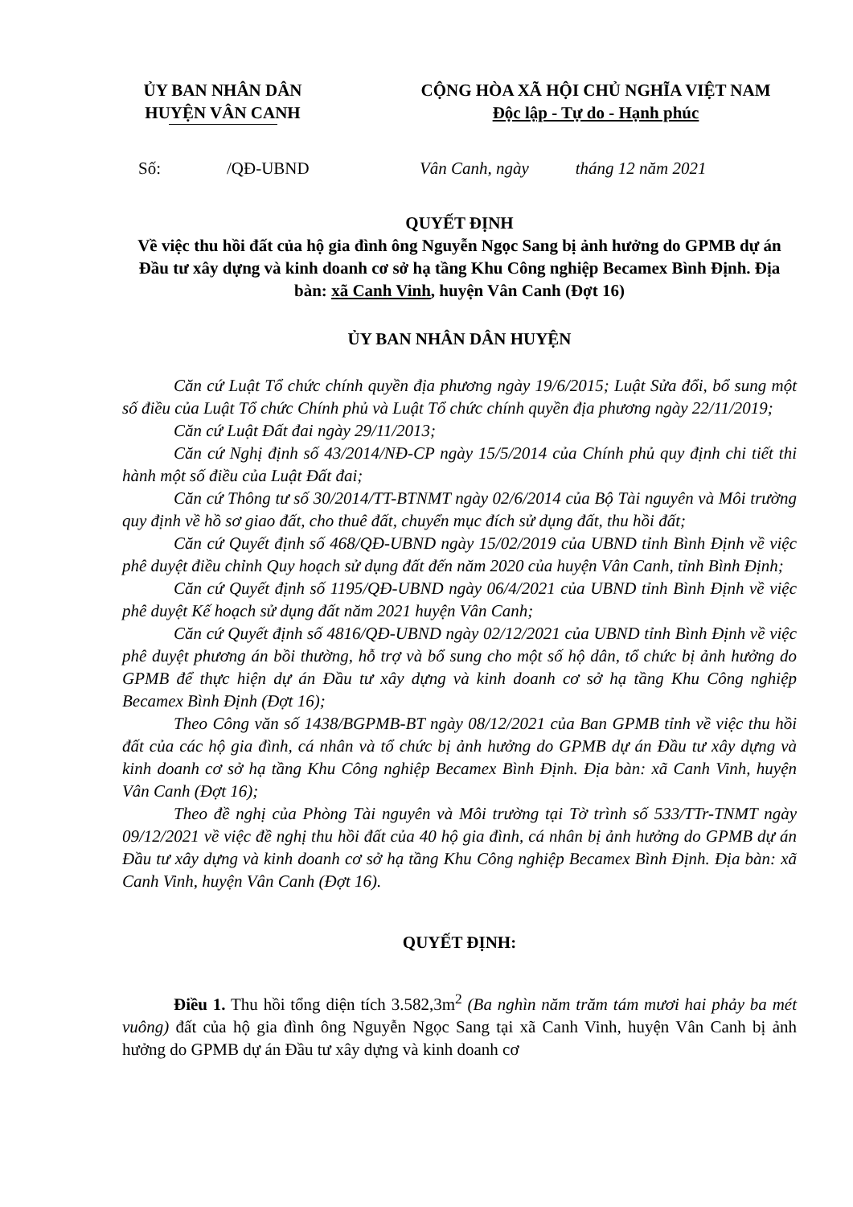ỦY BAN NHÂN DÂN
HUYỆN VÂN CANH
CỘNG HÒA XÃ HỘI CHỦ NGHĨA VIỆT NAM
Độc lập - Tự do - Hạnh phúc
Số: /QĐ-UBND Vân Canh, ngày tháng 12 năm 2021
QUYẾT ĐỊNH
Về việc thu hồi đất của hộ gia đình ông Nguyễn Ngọc Sang bị ảnh hưởng do GPMB dự án Đầu tư xây dựng và kinh doanh cơ sở hạ tầng Khu Công nghiệp Becamex Bình Định. Địa bàn: xã Canh Vinh, huyện Vân Canh (Đợt 16)
ỦY BAN NHÂN DÂN HUYỆN
Căn cứ Luật Tổ chức chính quyền địa phương ngày 19/6/2015; Luật Sửa đổi, bổ sung một số điều của Luật Tổ chức Chính phủ và Luật Tổ chức chính quyền địa phương ngày 22/11/2019;
Căn cứ Luật Đất đai ngày 29/11/2013;
Căn cứ Nghị định số 43/2014/NĐ-CP ngày 15/5/2014 của Chính phủ quy định chi tiết thi hành một số điều của Luật Đất đai;
Căn cứ Thông tư số 30/2014/TT-BTNMT ngày 02/6/2014 của Bộ Tài nguyên và Môi trường quy định về hồ sơ giao đất, cho thuê đất, chuyển mục đích sử dụng đất, thu hồi đất;
Căn cứ Quyết định số 468/QĐ-UBND ngày 15/02/2019 của UBND tỉnh Bình Định về việc phê duyệt điều chỉnh Quy hoạch sử dụng đất đến năm 2020 của huyện Vân Canh, tỉnh Bình Định;
Căn cứ Quyết định số 1195/QĐ-UBND ngày 06/4/2021 của UBND tỉnh Bình Định về việc phê duyệt Kế hoạch sử dụng đất năm 2021 huyện Vân Canh;
Căn cứ Quyết định số 4816/QĐ-UBND ngày 02/12/2021 của UBND tỉnh Bình Định về việc phê duyệt phương án bồi thường, hỗ trợ và bổ sung cho một số hộ dân, tổ chức bị ảnh hưởng do GPMB để thực hiện dự án Đầu tư xây dựng và kinh doanh cơ sở hạ tầng Khu Công nghiệp Becamex Bình Định (Đợt 16);
Theo Công văn số 1438/BGPMB-BT ngày 08/12/2021 của Ban GPMB tỉnh về việc thu hồi đất của các hộ gia đình, cá nhân và tổ chức bị ảnh hưởng do GPMB dự án Đầu tư xây dựng và kinh doanh cơ sở hạ tầng Khu Công nghiệp Becamex Bình Định. Địa bàn: xã Canh Vinh, huyện Vân Canh (Đợt 16);
Theo đề nghị của Phòng Tài nguyên và Môi trường tại Tờ trình số 533/TTr-TNMT ngày 09/12/2021 về việc đề nghị thu hồi đất của 40 hộ gia đình, cá nhân bị ảnh hưởng do GPMB dự án Đầu tư xây dựng và kinh doanh cơ sở hạ tầng Khu Công nghiệp Becamex Bình Định. Địa bàn: xã Canh Vinh, huyện Vân Canh (Đợt 16).
QUYẾT ĐỊNH:
Điều 1. Thu hồi tổng diện tích 3.582,3m<sup>2</sup> (Ba nghìn năm trăm tám mươi hai phảy ba mét vuông) đất của hộ gia đình ông Nguyễn Ngọc Sang tại xã Canh Vinh, huyện Vân Canh bị ảnh hưởng do GPMB dự án Đầu tư xây dựng và kinh doanh cơ